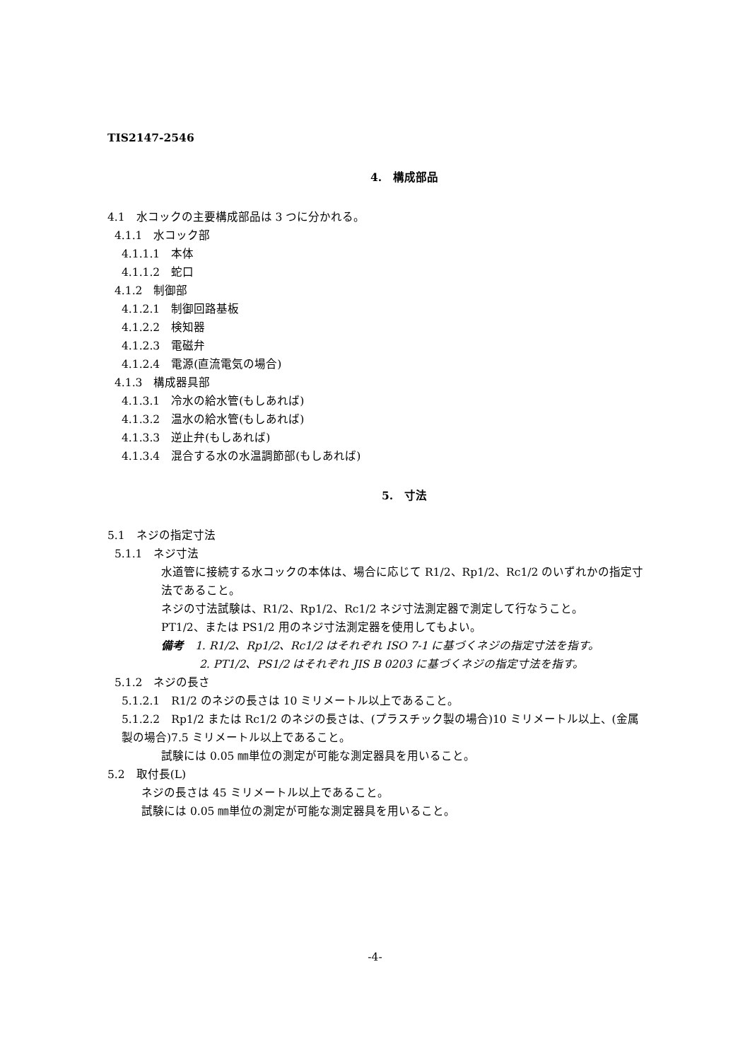TIS2147-2546
4.　構成部品
4.1　水コックの主要構成部品は 3 つに分かれる。
4.1.1　水コック部
4.1.1.1　本体
4.1.1.2　蛇口
4.1.2　制御部
4.1.2.1　制御回路基板
4.1.2.2　検知器
4.1.2.3　電磁弁
4.1.2.4　電源(直流電気の場合)
4.1.3　構成器具部
4.1.3.1　冷水の給水管(もしあれば)
4.1.3.2　温水の給水管(もしあれば)
4.1.3.3　逆止弁(もしあれば)
4.1.3.4　混合する水の水温調節部(もしあれば)
5.　寸法
5.1　ネジの指定寸法
5.1.1　ネジ寸法
水道管に接続する水コックの本体は、場合に応じて R1/2、Rp1/2、Rc1/2 のいずれかの指定寸法であること。
ネジの寸法試験は、R1/2、Rp1/2、Rc1/2 ネジ寸法測定器で測定して行なうこと。
PT1/2、または PS1/2 用のネジ寸法測定器を使用してもよい。
備考　1. R1/2、Rp1/2、Rc1/2 はそれぞれ ISO 7-1 に基づくネジの指定寸法を指す。
2. PT1/2、PS1/2 はそれぞれ JIS B 0203 に基づくネジの指定寸法を指す。
5.1.2　ネジの長さ
5.1.2.1　R1/2 のネジの長さは 10 ミリメートル以上であること。
5.1.2.2　Rp1/2 または Rc1/2 のネジの長さは、(プラスチック製の場合)10 ミリメートル以上、(金属製の場合)7.5 ミリメートル以上であること。
試験には 0.05 ㎜単位の測定が可能な測定器具を用いること。
5.2　取付長(L)
ネジの長さは 45 ミリメートル以上であること。
試験には 0.05 ㎜単位の測定が可能な測定器具を用いること。
-4-